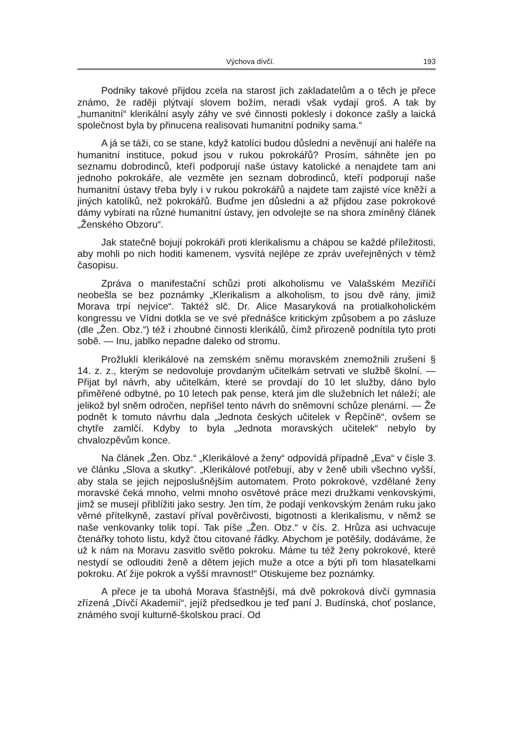Výchova dívčí. 193
Podniky takové přijdou zcela na starost jich zakladatelům a o těch je přece známo, že raději plýtvají slovem božím, neradi však vydají groš. A tak by „humanitní“ klerikální asyly záhy ve své činnosti poklesly i dokonce zašly a laická společnost byla by přinucena realisovati humanitní podniky sama.“
A já se táži, co se stane, když katolíci budou důsledni a nevěnují ani haléře na humanitní instituce, pokud jsou v rukou pokrokářů? Prosím, sáhněte jen po seznamu dobrodinců, kteří podporují naše ústavy katolické a nenajdete tam ani jednoho pokrokáře, ale vezměte jen seznam dobrodinců, kteří podporují naše humanitní ústavy třeba byly i v rukou pokrokářů a najdete tam zajisté více kněží a jiných katolíků, než pokrokářů. Buďme jen důsledni a až přijdou zase pokrokové dámy vybírati na různé humanitní ústavy, jen odvolejte se na shora zmíněný článek „Ženského Obzoru“.
Jak statečně bojují pokrokáři proti klerikalismu a chápou se každé příležitosti, aby mohli po nich hoditi kamenem, vysvítá nejlépe ze zpráv uveřejněných v témž časopisu.
Zpráva o manifestační schůzi proti alkoholismu ve Valašském Meziříčí neobešla se bez poznámky „Klerikalism a alkoholism, to jsou dvě rány, jimiž Morava trpí nejvíce“. Taktéž slč. Dr. Alice Masaryková na protialkoholickém kongressu ve Vídni dotkla se ve své přednášce kritickým způsobem a po zásluze (dle „Žen. Obz.“) též i zhoubné činnosti klerikálů, čímž přirozeně podnítila tyto proti sobě. — Inu, jablko nepadne daleko od stromu.
Prožluklí klerikálové na zemském sněmu moravském znemožnili zrušení § 14. z. z., kterým se nedovoluje provdaným učitelkám setrvati ve službě školní. — Přijat byl návrh, aby učitelkám, které se provdají do 10 let služby, dáno bylo přiměřené odbytné, po 10 letech pak pense, která jim dle služebních let náleží; ale jelikož byl sněm odročen, nepřišel tento návrh do sněmovní schůze plenární. — Že podnět k tomuto návrhu dala „Jednota českých učitelek v Řepčíně“, ovšem se chytře zamlčí. Kdyby to byla „Jednota moravských učitelek“ nebylo by chvalozpěvům konce.
Na článek „Žen. Obz.“ „Klerikálové a ženy“ odpovídá případně „Eva“ v čísle 3. ve článku „Slova a skutky“. „Klerikálové potřebují, aby v ženě ubili všechno vyšší, aby stala se jejich nejposlušnějším automatem. Proto pokrokové, vzdělané ženy moravské čeká mnoho, velmi mnoho osvětové práce mezi družkami venkovskými, jimž se musejí přiblížiti jako sestry. Jen tím, že podají venkovským ženám ruku jako věrné přítelkyně, zastaví příval pověrčivosti, bigotnosti a klerikalismu, v němž se naše venkovanky tolik topí. Tak píše „Žen. Obz.“ v čís. 2. Hrůza asi uchvacuje čtenářky tohoto listu, když čtou citované řádky. Abychom je potěšily, dodáváme, že už k nám na Moravu zasvitlo světlo pokroku. Máme tu též ženy pokrokové, které nestydí se odlouditi ženě a dětem jejich muže a otce a býti při tom hlasatelkami pokroku. Ať žije pokrok a vyšší mravnost!“ Otiskujeme bez poznámky.
A přece je ta ubohá Morava šťastnější, má dvě pokroková dívčí gymnasia zřízená „Dívčí Akademií“, jejíž předsedkou je teď paní J. Budínská, choť poslance, známého svojí kulturně-školskou prací. Od